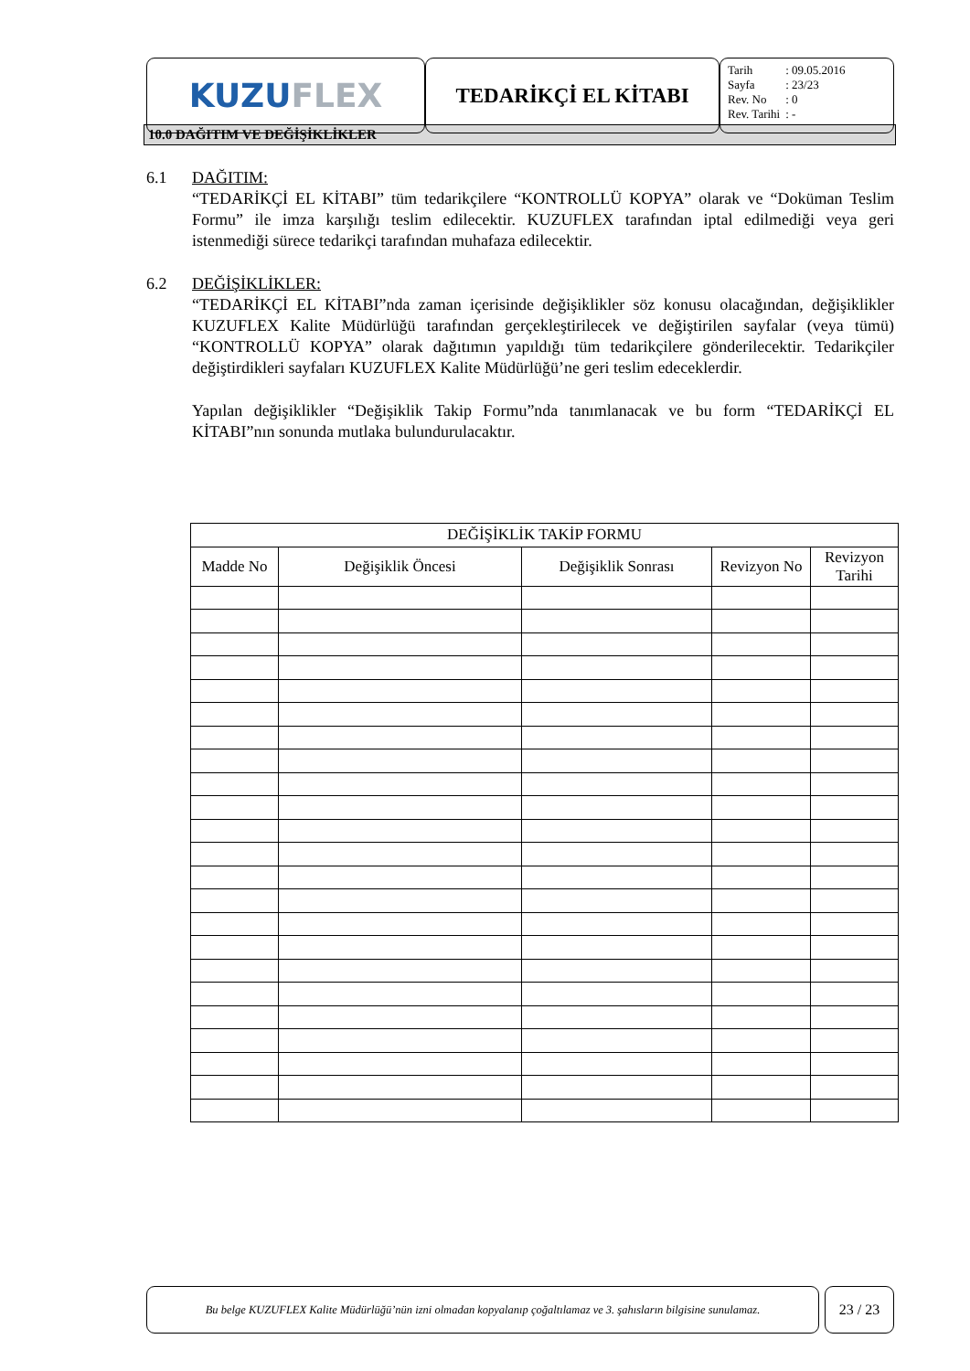KUZU FLEX
TEDARİKÇİ EL KİTABI
| Tarih | : 09.05.2016 |
| Sayfa | : 23/23 |
| Rev. No | : 0 |
| Rev. Tarihi | : - |
10.0 DAĞITIM VE DEĞİŞİKLİKLER
6.1 DAĞITIM:
“TEDARİKÇİ EL KİTABI” tüm tedarikçilere “KONTROLLÜ KOPYA” olarak ve “Doküman Teslim Formu” ile imza karşılığı teslim edilecektir. KUZUFLEX tarafından iptal edilmediği veya geri istenmediği sürece tedarikçi tarafından muhafaza edilecektir.
6.2 DEĞİŞİKLİKLER:
“TEDARİKÇİ EL KİTABI”nda zaman içerisinde değişiklikler söz konusu olacağından, değişiklikler KUZUFLEX Kalite Müdürlüğü tarafından gerçekleştirilecek ve değiştirilen sayfalar (veya tümü) “KONTROLLÜ KOPYA” olarak dağıtımın yapıldığı tüm tedarikçilere gönderilecektir. Tedarikçiler değiştirdikleri sayfaları KUZUFLEX Kalite Müdürlüğü’ne geri teslim edeceklerdir.
Yapılan değişiklikler “Değişiklik Takip Formu”nda tanımlanacak ve bu form “TEDARİKÇİ EL KİTABI”nın sonunda mutlaka bulundurulacaktır.
| DEĞİŞİKLİK TAKİP FORMU | | | | |
| --- | --- | --- | --- | --- |
| Madde No | Değişiklik Öncesi | Değişiklik Sonrası | Revizyon No | Revizyon Tarihi |
Bu belge KUZUFLEX Kalite Müdürlüğü’nün izni olmadan kopyalanıp çoğaltılamaz ve 3. şahısların bilgisine sunulamaz.
23 / 23